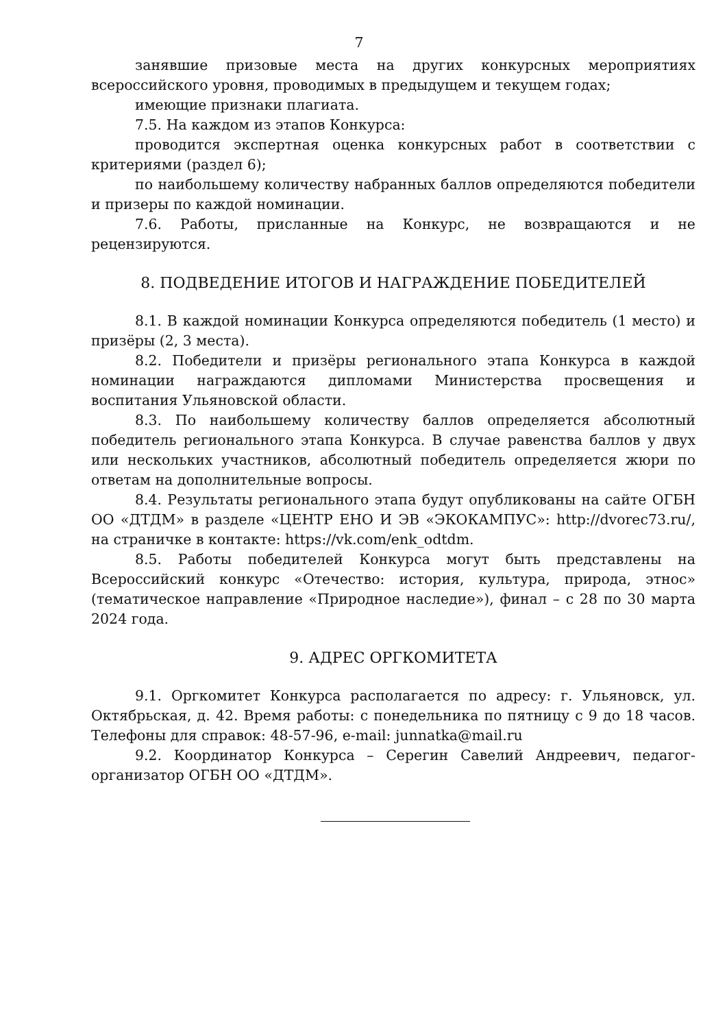7
занявшие призовые места на других конкурсных мероприятиях всероссийского уровня, проводимых в предыдущем и текущем годах;
имеющие признаки плагиата.
7.5. На каждом из этапов Конкурса:
проводится экспертная оценка конкурсных работ в соответствии с критериями (раздел 6);
по наибольшему количеству набранных баллов определяются победители и призеры по каждой номинации.
7.6. Работы, присланные на Конкурс, не возвращаются и не рецензируются.
8. ПОДВЕДЕНИЕ ИТОГОВ И НАГРАЖДЕНИЕ ПОБЕДИТЕЛЕЙ
8.1. В каждой номинации Конкурса определяются победитель (1 место) и призёры (2, 3 места).
8.2. Победители и призёры регионального этапа Конкурса в каждой номинации награждаются дипломами Министерства просвещения и воспитания Ульяновской области.
8.3. По наибольшему количеству баллов определяется абсолютный победитель регионального этапа Конкурса. В случае равенства баллов у двух или нескольких участников, абсолютный победитель определяется жюри по ответам на дополнительные вопросы.
8.4. Результаты регионального этапа будут опубликованы на сайте ОГБН ОО «ДТДМ» в разделе «ЦЕНТР ЕНО И ЭВ «ЭКОКАМПУС»: http://dvorec73.ru/, на страничке в контакте: https://vk.com/enk_odtdm.
8.5. Работы победителей Конкурса могут быть представлены на Всероссийский конкурс «Отечество: история, культура, природа, этнос» (тематическое направление «Природное наследие»), финал – с 28 по 30 марта 2024 года.
9. АДРЕС ОРГКОМИТЕТА
9.1. Оргкомитет Конкурса располагается по адресу: г. Ульяновск, ул. Октябрьская, д. 42. Время работы: с понедельника по пятницу с 9 до 18 часов. Телефоны для справок: 48-57-96, e-mail: junnatka@mail.ru
9.2. Координатор Конкурса – Серегин Савелий Андреевич, педагог-организатор ОГБН ОО «ДТДМ».